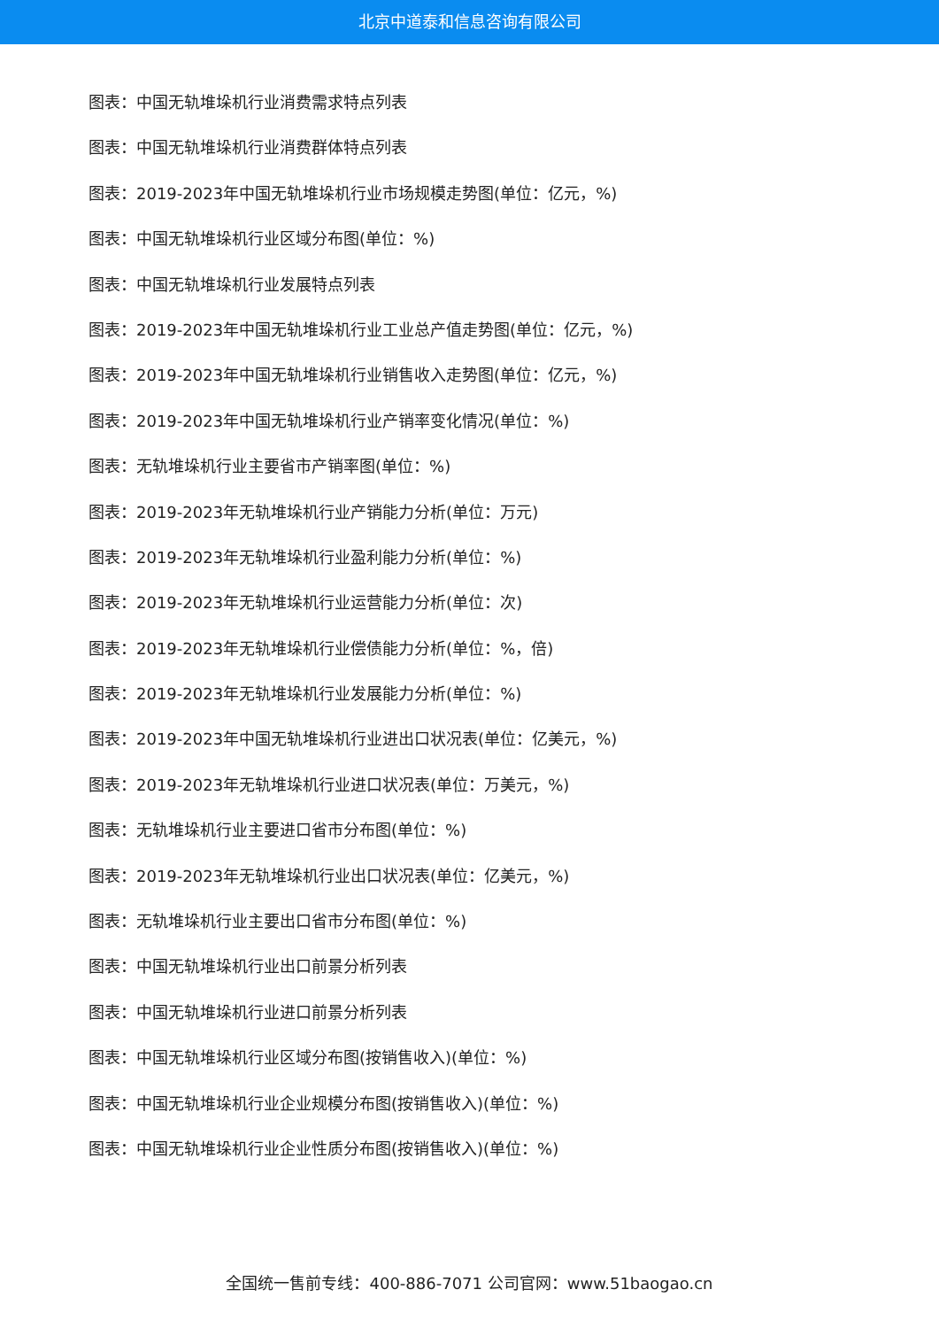北京中道泰和信息咨询有限公司
图表：中国无轨堆垛机行业消费需求特点列表
图表：中国无轨堆垛机行业消费群体特点列表
图表：2019-2023年中国无轨堆垛机行业市场规模走势图(单位：亿元，%)
图表：中国无轨堆垛机行业区域分布图(单位：%)
图表：中国无轨堆垛机行业发展特点列表
图表：2019-2023年中国无轨堆垛机行业工业总产值走势图(单位：亿元，%)
图表：2019-2023年中国无轨堆垛机行业销售收入走势图(单位：亿元，%)
图表：2019-2023年中国无轨堆垛机行业产销率变化情况(单位：%)
图表：无轨堆垛机行业主要省市产销率图(单位：%)
图表：2019-2023年无轨堆垛机行业产销能力分析(单位：万元)
图表：2019-2023年无轨堆垛机行业盈利能力分析(单位：%)
图表：2019-2023年无轨堆垛机行业运营能力分析(单位：次)
图表：2019-2023年无轨堆垛机行业偿债能力分析(单位：%，倍)
图表：2019-2023年无轨堆垛机行业发展能力分析(单位：%)
图表：2019-2023年中国无轨堆垛机行业进出口状况表(单位：亿美元，%)
图表：2019-2023年无轨堆垛机行业进口状况表(单位：万美元，%)
图表：无轨堆垛机行业主要进口省市分布图(单位：%)
图表：2019-2023年无轨堆垛机行业出口状况表(单位：亿美元，%)
图表：无轨堆垛机行业主要出口省市分布图(单位：%)
图表：中国无轨堆垛机行业出口前景分析列表
图表：中国无轨堆垛机行业进口前景分析列表
图表：中国无轨堆垛机行业区域分布图(按销售收入)(单位：%)
图表：中国无轨堆垛机行业企业规模分布图(按销售收入)(单位：%)
图表：中国无轨堆垛机行业企业性质分布图(按销售收入)(单位：%)
全国统一售前专线：400-886-7071 公司官网：www.51baogao.cn